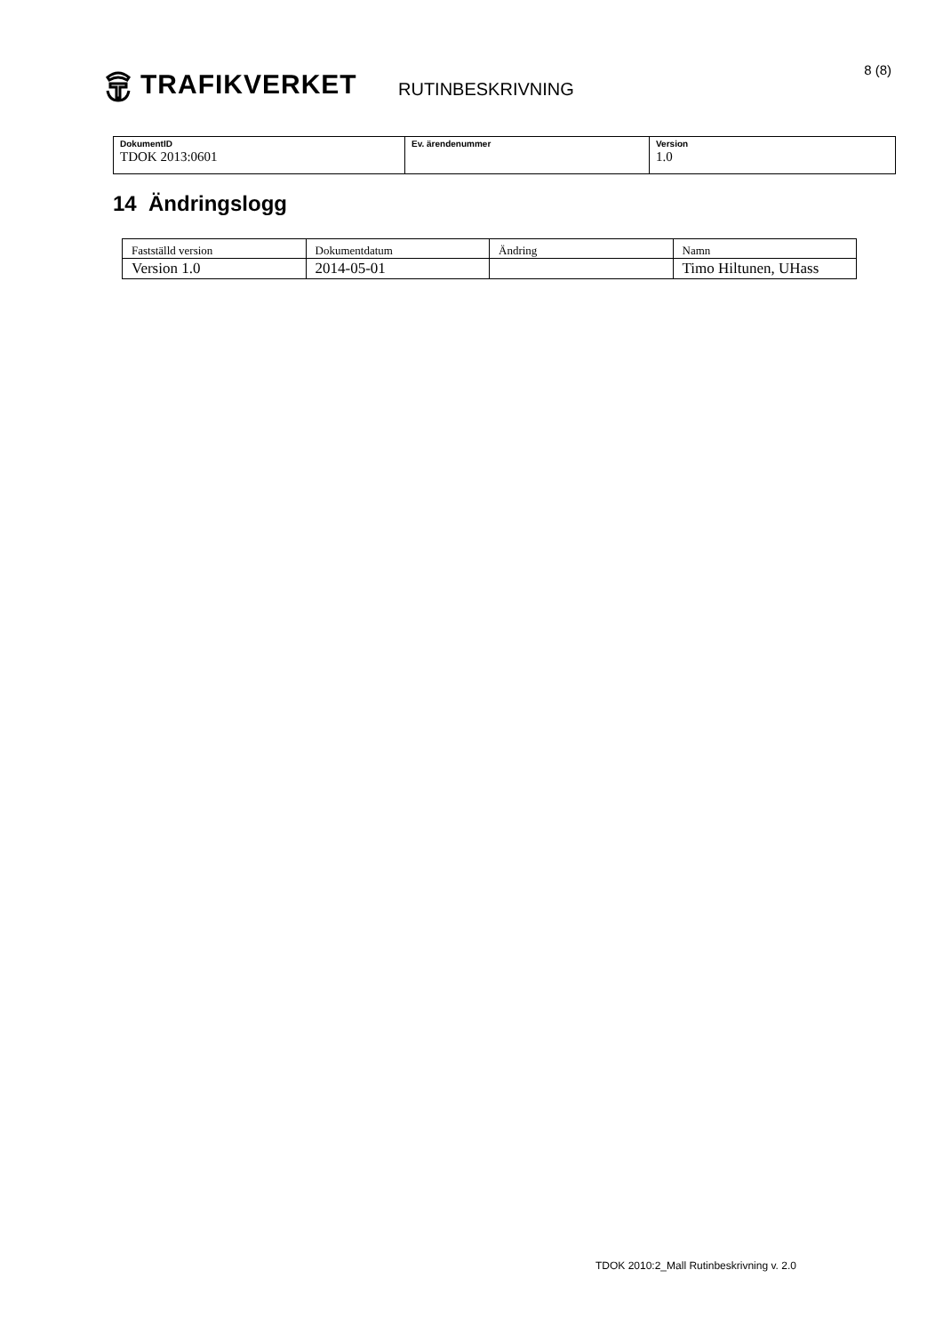TRAFIKVERKET
RUTINBESKRIVNING
8 (8)
| DokumentID TDOK 2013:0601 | Ev. ärendenummer | Version 1.0 |
14 Ändringslogg
| Fastställd version | Dokumentdatum | Ändring | Namn |
| --- | --- | --- | --- |
| Version 1.0 | 2014-05-01 | | Timo Hiltunen, UHass |
TDOK 2010:2_Mall Rutinbeskrivning v. 2.0